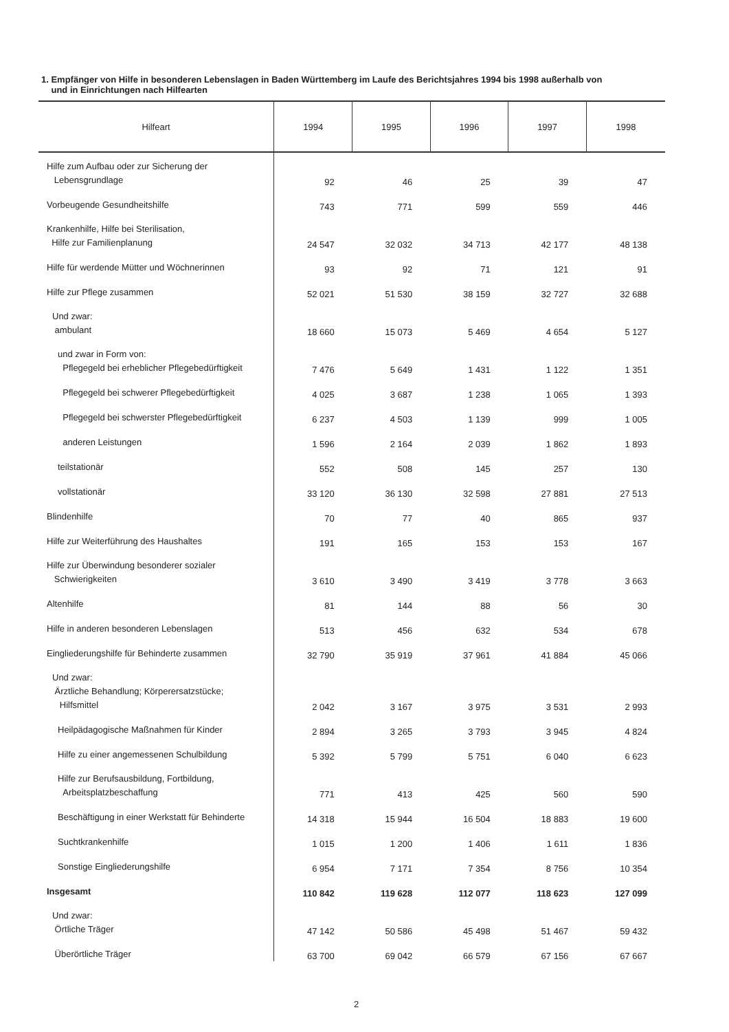1. Empfänger von Hilfe in besonderen Lebenslagen in Baden Württemberg im Laufe des Berichtsjahres 1994 bis 1998 außerhalb von
und in Einrichtungen nach Hilfearten
| Hilfeart | 1994 | 1995 | 1996 | 1997 | 1998 |
| --- | --- | --- | --- | --- | --- |
| Hilfe zum Aufbau oder zur Sicherung der Lebensgrundlage | 92 | 46 | 25 | 39 | 47 |
| Vorbeugende Gesundheitshilfe | 743 | 771 | 599 | 559 | 446 |
| Krankenhilfe, Hilfe bei Sterilisation, Hilfe zur Familienplanung | 24 547 | 32 032 | 34 713 | 42 177 | 48 138 |
| Hilfe für werdende Mütter und Wöchnerinnen | 93 | 92 | 71 | 121 | 91 |
| Hilfe zur Pflege zusammen | 52 021 | 51 530 | 38 159 | 32 727 | 32 688 |
| Und zwar: ambulant | 18 660 | 15 073 | 5 469 | 4 654 | 5 127 |
| und zwar in Form von: Pflegegeld bei erheblicher Pflegebedürftigkeit | 7 476 | 5 649 | 1 431 | 1 122 | 1 351 |
| Pflegegeld bei schwerer Pflegebedürftigkeit | 4 025 | 3 687 | 1 238 | 1 065 | 1 393 |
| Pflegegeld bei schwerster Pflegebedürftigkeit | 6 237 | 4 503 | 1 139 | 999 | 1 005 |
| anderen Leistungen | 1 596 | 2 164 | 2 039 | 1 862 | 1 893 |
| teilstationär | 552 | 508 | 145 | 257 | 130 |
| vollstationär | 33 120 | 36 130 | 32 598 | 27 881 | 27 513 |
| Blindenhilfe | 70 | 77 | 40 | 865 | 937 |
| Hilfe zur Weiterführung des Haushaltes | 191 | 165 | 153 | 153 | 167 |
| Hilfe zur Überwindung besonderer sozialer Schwierigkeiten | 3 610 | 3 490 | 3 419 | 3 778 | 3 663 |
| Altenhilfe | 81 | 144 | 88 | 56 | 30 |
| Hilfe in anderen besonderen Lebenslagen | 513 | 456 | 632 | 534 | 678 |
| Eingliederungshilfe für Behinderte zusammen | 32 790 | 35 919 | 37 961 | 41 884 | 45 066 |
| Und zwar: Ärztliche Behandlung; Körperersatzstücke; Hilfsmittel | 2 042 | 3 167 | 3 975 | 3 531 | 2 993 |
| Heilpädagogische Maßnahmen für Kinder | 2 894 | 3 265 | 3 793 | 3 945 | 4 824 |
| Hilfe zu einer angemessenen Schulbildung | 5 392 | 5 799 | 5 751 | 6 040 | 6 623 |
| Hilfe zur Berufsausbildung, Fortbildung, Arbeitsplatzbeschaffung | 771 | 413 | 425 | 560 | 590 |
| Beschäftigung in einer Werkstatt für Behinderte | 14 318 | 15 944 | 16 504 | 18 883 | 19 600 |
| Suchtkrankenhilfe | 1 015 | 1 200 | 1 406 | 1 611 | 1 836 |
| Sonstige Eingliederungshilfe | 6 954 | 7 171 | 7 354 | 8 756 | 10 354 |
| Insgesamt | 110 842 | 119 628 | 112 077 | 118 623 | 127 099 |
| Und zwar: Örtliche Träger | 47 142 | 50 586 | 45 498 | 51 467 | 59 432 |
| Überörtliche Träger | 63 700 | 69 042 | 66 579 | 67 156 | 67 667 |
2